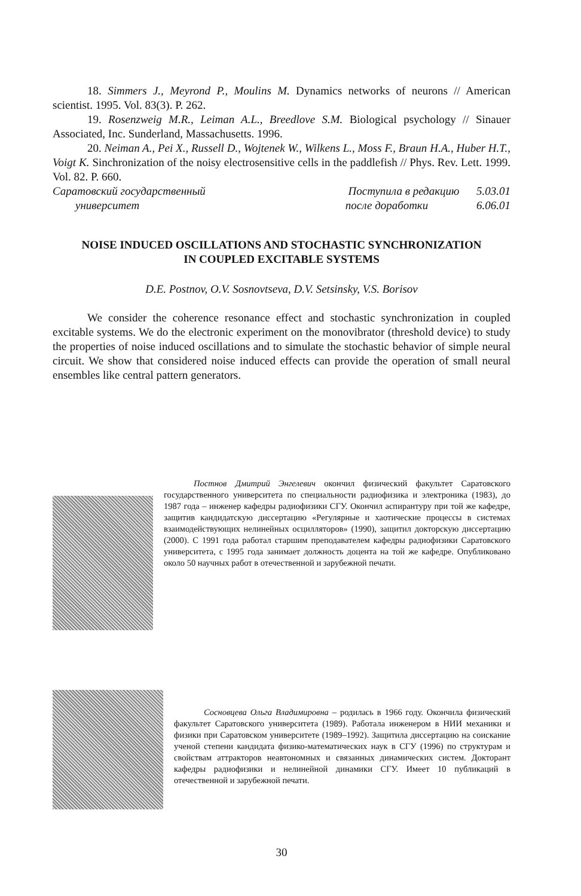18. Simmers J., Meyrond P., Moulins M. Dynamics networks of neurons // American scientist. 1995. Vol. 83(3). P. 262.
19. Rosenzweig M.R., Leiman A.L., Breedlove S.M. Biological psychology // Sinauer Associated, Inc. Sunderland, Massachusetts. 1996.
20. Neiman A., Pei X., Russell D., Wojtenek W., Wilkens L., Moss F., Braun H.A., Huber H.T., Voigt K. Sinchronization of the noisy electrosensitive cells in the paddlefish // Phys. Rev. Lett. 1999. Vol. 82. P. 660.
Саратовский государственный Поступила в редакцию 5.03.01
университет после доработки 6.06.01
NOISE INDUCED OSCILLATIONS AND STOCHASTIC SYNCHRONIZATION
IN COUPLED EXCITABLE SYSTEMS
D.E. Postnov, O.V. Sosnovtseva, D.V. Setsinsky, V.S. Borisov
We consider the coherence resonance effect and stochastic synchronization in coupled excitable systems. We do the electronic experiment on the monovibrator (threshold device) to study the properties of noise induced oscillations and to simulate the stochastic behavior of simple neural circuit. We show that considered noise induced effects can provide the operation of small neural ensembles like central pattern generators.
Постнов Дмитрий Энгелевич окончил физический факультет Саратовского государственного университета по специальности радиофизика и электроника (1983), до 1987 года – инженер кафедры радиофизики СГУ. Окончил аспирантуру при той же кафедре, защитив кандидатскую диссертацию «Регулярные и хаотические процессы в системах взаимодействующих нелинейных осцилляторов» (1990), защитил докторскую диссертацию (2000). С 1991 года работал старшим преподавателем кафедры радиофизики Саратовского университета, с 1995 года занимает должность доцента на той же кафедре. Опубликовано около 50 научных работ в отечественной и зарубежной печати.
Сосновцева Ольга Владимировна – родилась в 1966 году. Окончила физический факультет Саратовского университета (1989). Работала инженером в НИИ механики и физики при Саратовском университете (1989–1992). Защитила диссертацию на соискание ученой степени кандидата физико-математических наук в СГУ (1996) по структурам и свойствам аттракторов неавтономных и связанных динамических систем. Докторант кафедры радиофизики и нелинейной динамики СГУ. Имеет 10 публикаций в отечественной и зарубежной печати.
30